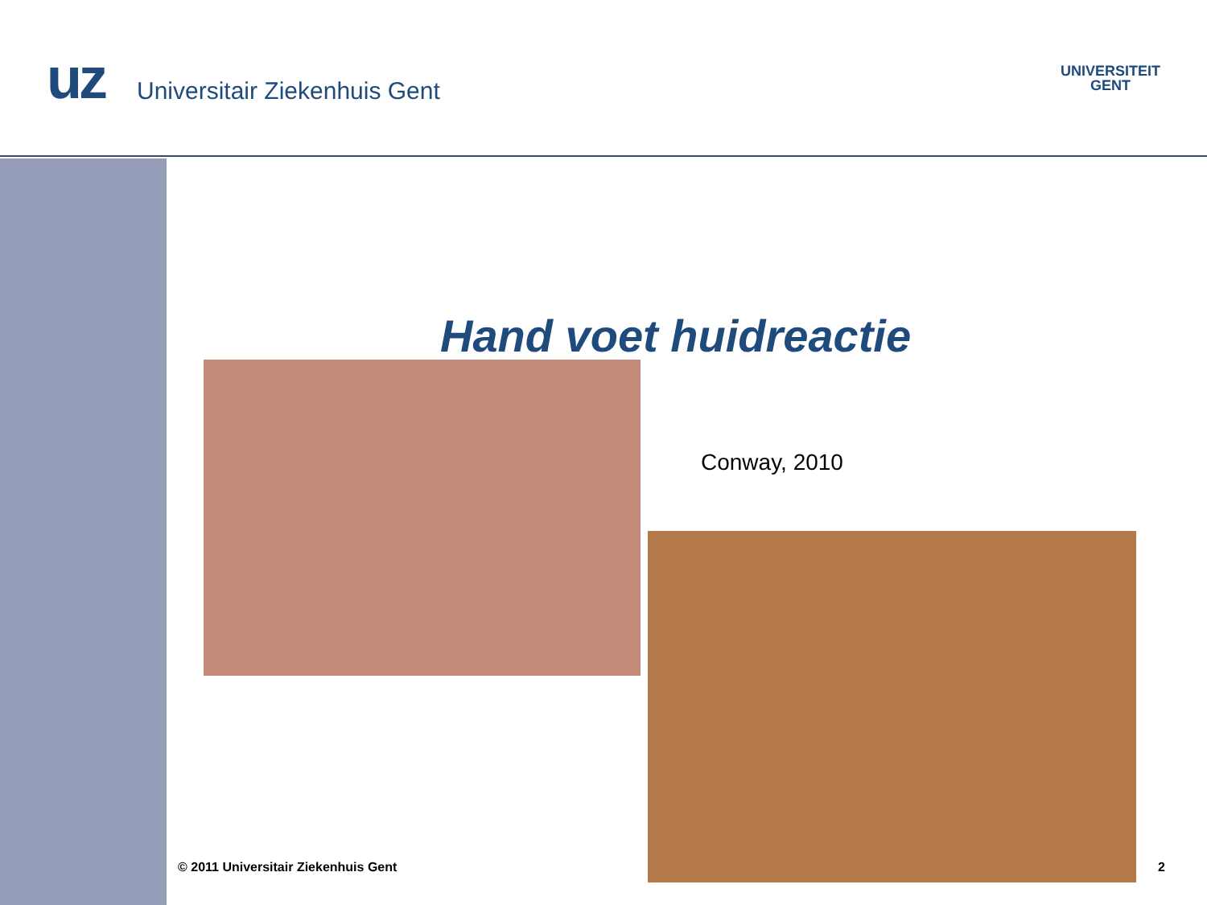uz Universitair Ziekenhuis Gent
UNIVERSITEIT
GENT
Hand voet huidreactie
Conway, 2010
© 2011 Universitair Ziekenhuis Gent
2